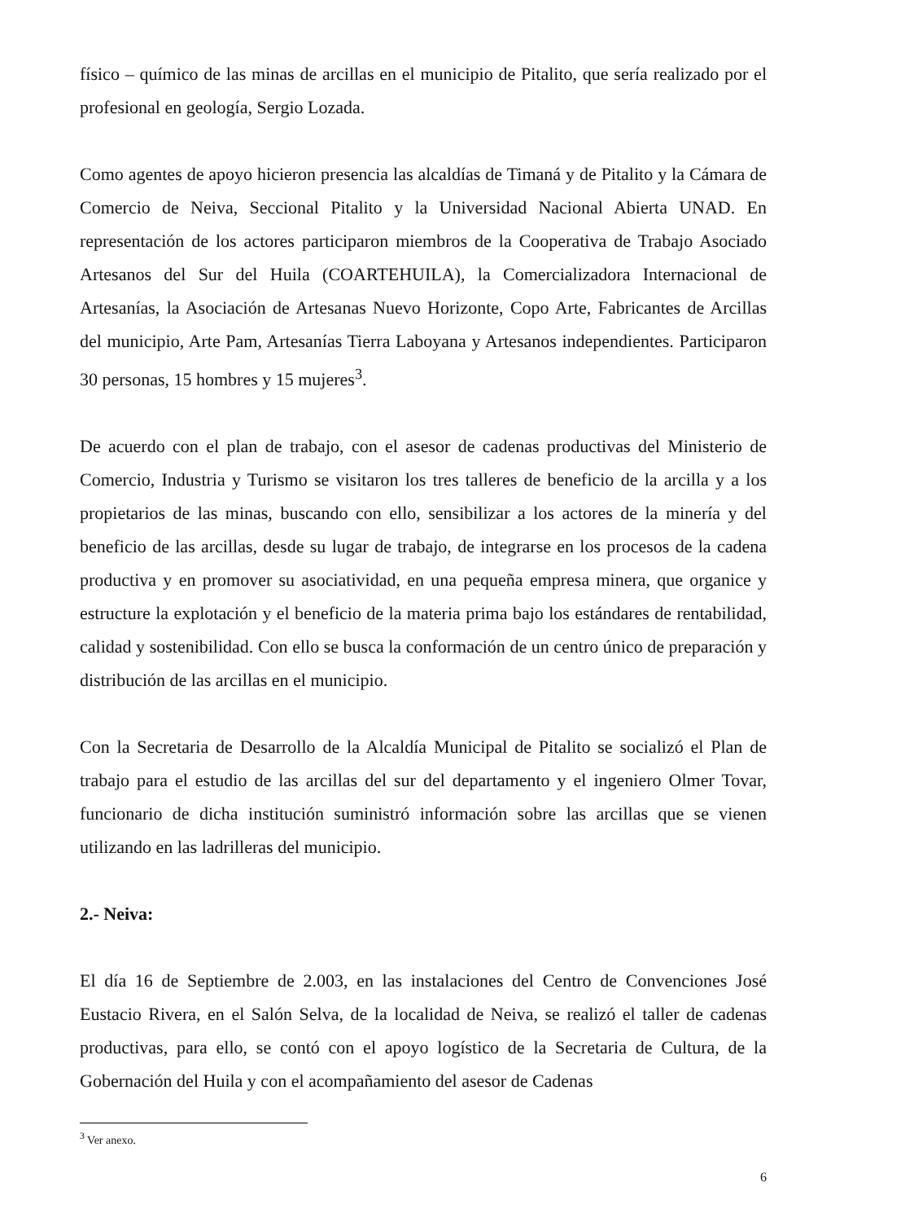físico – químico de las minas de arcillas en el municipio de Pitalito, que sería realizado por el profesional en geología, Sergio Lozada.
Como agentes de apoyo hicieron presencia las alcaldías de Timaná y de Pitalito y la Cámara de Comercio de Neiva, Seccional Pitalito y la Universidad Nacional Abierta UNAD. En representación de los actores participaron miembros de la Cooperativa de Trabajo Asociado Artesanos del Sur del Huila (COARTEHUILA), la Comercializadora Internacional de Artesanías, la Asociación de Artesanas Nuevo Horizonte, Copo Arte, Fabricantes de Arcillas del municipio, Arte Pam, Artesanías Tierra Laboyana y Artesanos independientes. Participaron 30 personas, 15 hombres y 15 mujeres<sup>3</sup>.
De acuerdo con el plan de trabajo, con el asesor de cadenas productivas del Ministerio de Comercio, Industria y Turismo se visitaron los tres talleres de beneficio de la arcilla y a los propietarios de las minas, buscando con ello, sensibilizar a los actores de la minería y del beneficio de las arcillas, desde su lugar de trabajo, de integrarse en los procesos de la cadena productiva y en promover su asociatividad, en una pequeña empresa minera, que organice y estructure la explotación y el beneficio de la materia prima bajo los estándares de rentabilidad, calidad y sostenibilidad. Con ello se busca la conformación de un centro único de preparación y distribución de las arcillas en el municipio.
Con la Secretaria de Desarrollo de la Alcaldía Municipal de Pitalito se socializó el Plan de trabajo para el estudio de las arcillas del sur del departamento y el ingeniero Olmer Tovar, funcionario de dicha institución suministró información sobre las arcillas que se vienen utilizando en las ladrilleras del municipio.
2.- Neiva:
El día 16 de Septiembre de 2.003, en las instalaciones del Centro de Convenciones José Eustacio Rivera, en el Salón Selva, de la localidad de Neiva, se realizó el taller de cadenas productivas, para ello, se contó con el apoyo logístico de la Secretaria de Cultura, de la Gobernación del Huila y con el acompañamiento del asesor de Cadenas
<sup>3</sup> Ver anexo.
6